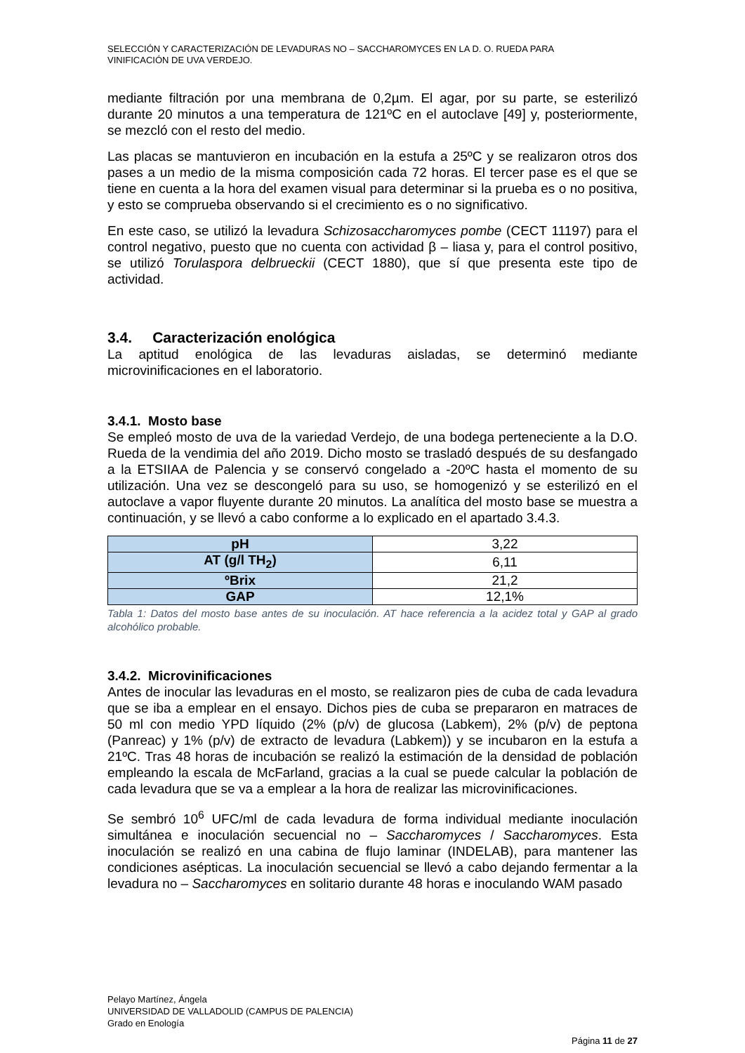SELECCIÓN Y CARACTERIZACIÓN DE LEVADURAS NO – SACCHAROMYCES EN LA D. O. RUEDA PARA
VINIFICACIÓN DE UVA VERDEJO.
mediante filtración por una membrana de 0,2µm. El agar, por su parte, se esterilizó durante 20 minutos a una temperatura de 121ºC en el autoclave [49] y, posteriormente, se mezcló con el resto del medio.
Las placas se mantuvieron en incubación en la estufa a 25ºC y se realizaron otros dos pases a un medio de la misma composición cada 72 horas. El tercer pase es el que se tiene en cuenta a la hora del examen visual para determinar si la prueba es o no positiva, y esto se comprueba observando si el crecimiento es o no significativo.
En este caso, se utilizó la levadura Schizosaccharomyces pombe (CECT 11197) para el control negativo, puesto que no cuenta con actividad β – liasa y, para el control positivo, se utilizó Torulaspora delbrueckii (CECT 1880), que sí que presenta este tipo de actividad.
3.4. Caracterización enológica
La aptitud enológica de las levaduras aisladas, se determinó mediante microvinificaciones en el laboratorio.
3.4.1. Mosto base
Se empleó mosto de uva de la variedad Verdejo, de una bodega perteneciente a la D.O. Rueda de la vendimia del año 2019. Dicho mosto se trasladó después de su desfangado a la ETSIIAA de Palencia y se conservó congelado a -20ºC hasta el momento de su utilización. Una vez se descongeló para su uso, se homogenizó y se esterilizó en el autoclave a vapor fluyente durante 20 minutos. La analítica del mosto base se muestra a continuación, y se llevó a cabo conforme a lo explicado en el apartado 3.4.3.
| pH | 3,22 |
| AT (g/l TH<sub>2</sub>) | 6,11 |
| ºBrix | 21,2 |
| GAP | 12,1% |
Tabla 1: Datos del mosto base antes de su inoculación. AT hace referencia a la acidez total y GAP al grado alcohólico probable.
3.4.2. Microvinificaciones
Antes de inocular las levaduras en el mosto, se realizaron pies de cuba de cada levadura que se iba a emplear en el ensayo. Dichos pies de cuba se prepararon en matraces de 50 ml con medio YPD líquido (2% (p/v) de glucosa (Labkem), 2% (p/v) de peptona (Panreac) y 1% (p/v) de extracto de levadura (Labkem)) y se incubaron en la estufa a 21ºC. Tras 48 horas de incubación se realizó la estimación de la densidad de población empleando la escala de McFarland, gracias a la cual se puede calcular la población de cada levadura que se va a emplear a la hora de realizar las microvinificaciones.
Se sembró 10<sup>6</sup> UFC/ml de cada levadura de forma individual mediante inoculación simultánea e inoculación secuencial no – Saccharomyces / Saccharomyces. Esta inoculación se realizó en una cabina de flujo laminar (INDELAB), para mantener las condiciones asépticas. La inoculación secuencial se llevó a cabo dejando fermentar a la levadura no – Saccharomyces en solitario durante 48 horas e inoculando WAM pasado
Pelayo Martínez, Ángela
UNIVERSIDAD DE VALLADOLID (CAMPUS DE PALENCIA)
Grado en Enología
Página 11 de 27